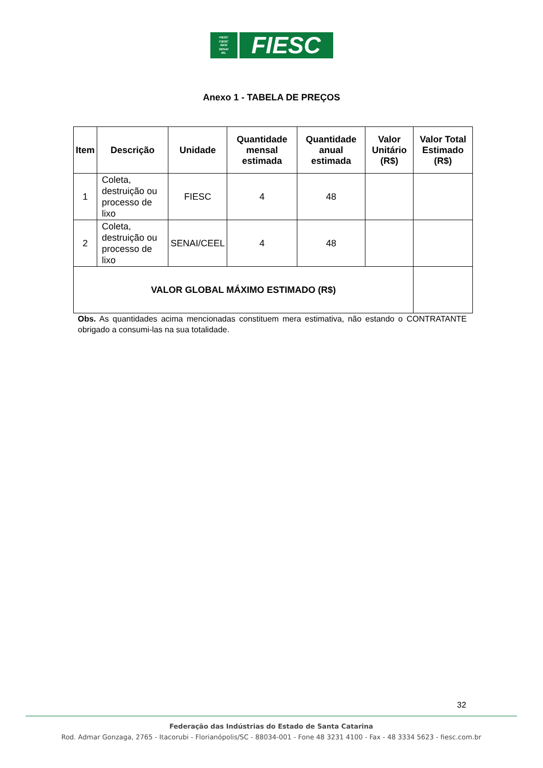FIESC
CIESC
SESI
SENAI
IEL
FIESC
Anexo 1 - TABELA DE PREÇOS
| Item | Descrição | Unidade | Quantidade mensal estimada | Quantidade anual estimada | Valor Unitário (R$) | Valor Total Estimado (R$) |
| --- | --- | --- | --- | --- | --- | --- |
| 1 | Coleta, destruição ou processo de lixo | FIESC | 4 | 48 | | |
| 2 | Coleta, destruição ou processo de lixo | SENAI/CEEL | 4 | 48 | | |
| VALOR GLOBAL MÁXIMO ESTIMADO (R$) | | | | | | |
Obs. As quantidades acima mencionadas constituem mera estimativa, não estando o CONTRATANTE obrigado a consumi-las na sua totalidade.
32
Federação das Indústrias do Estado de Santa Catarina
Rod. Admar Gonzaga, 2765 - Itacorubi - Florianópolis/SC - 88034-001 - Fone 48 3231 4100 - Fax - 48 3334 5623 - fiesc.com.br